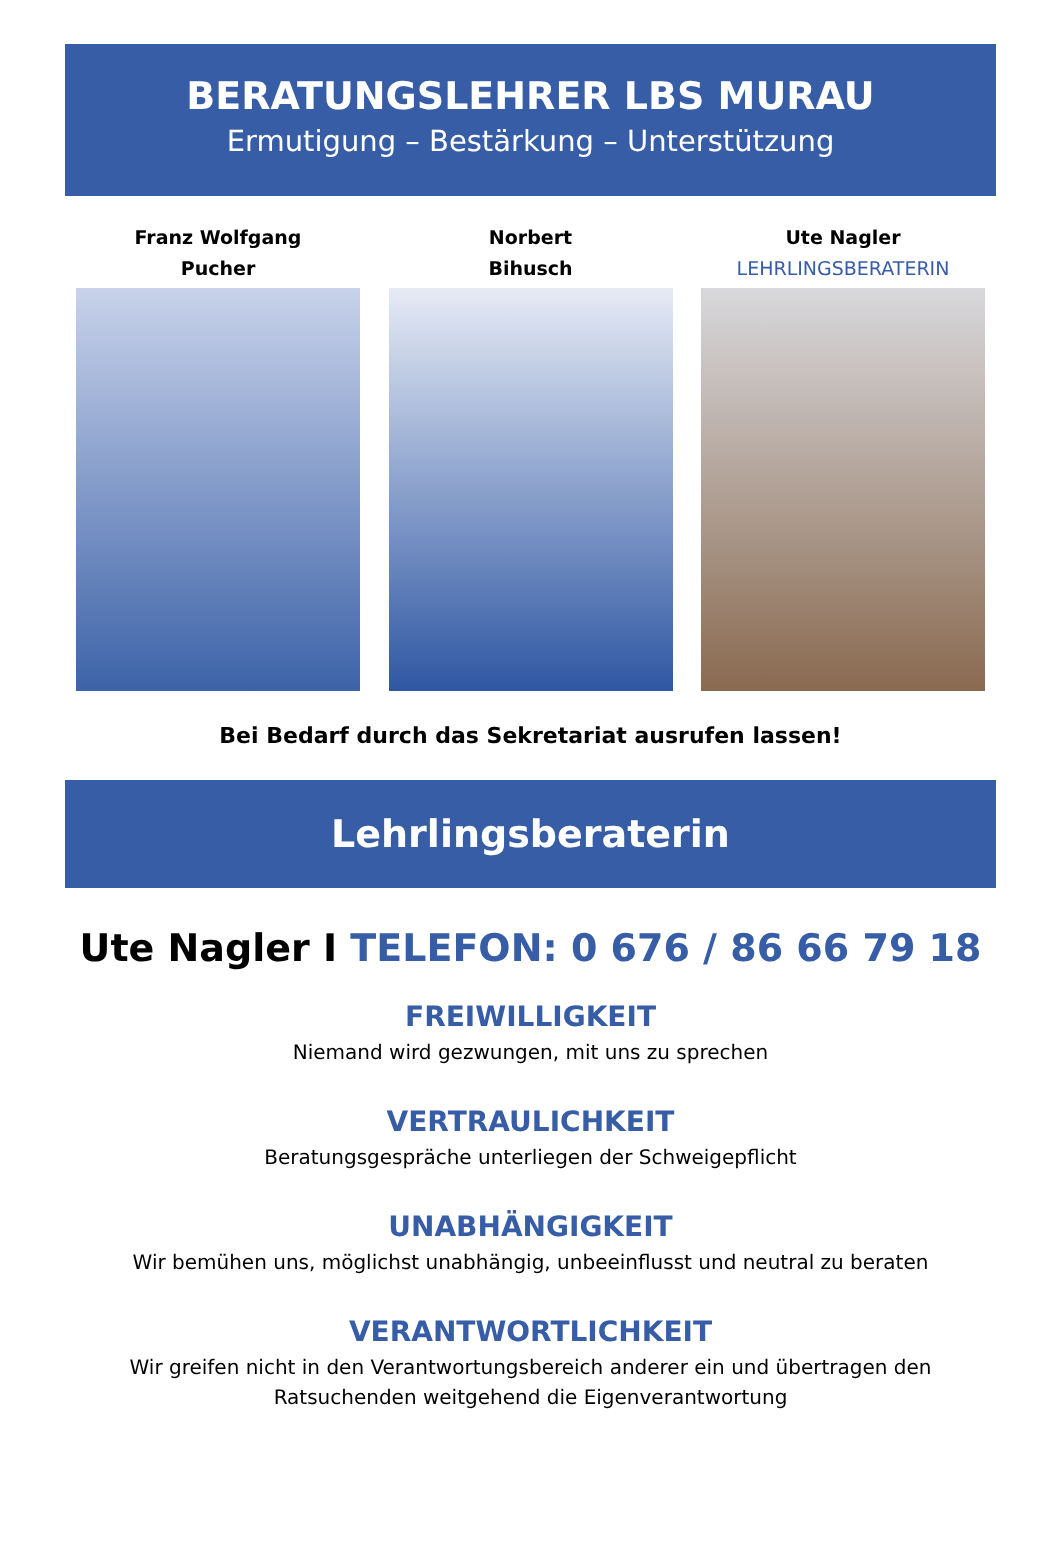BERATUNGSLEHRER LBS MURAU
Ermutigung – Bestärkung – Unterstützung
Franz Wolfgang
Pucher
Norbert
Bihusch
Ute Nagler
LEHRLINGSBERATERIN
Bei Bedarf durch das Sekretariat ausrufen lassen!
Lehrlingsberaterin
Ute Nagler I TELEFON: 0 676 / 86 66 79 18
FREIWILLIGKEIT
Niemand wird gezwungen, mit uns zu sprechen
VERTRAULICHKEIT
Beratungsgespräche unterliegen der Schweigepflicht
UNABHÄNGIGKEIT
Wir bemühen uns, möglichst unabhängig, unbeeinflusst und neutral zu beraten
VERANTWORTLICHKEIT
Wir greifen nicht in den Verantwortungsbereich anderer ein und übertragen den
Ratsuchenden weitgehend die Eigenverantwortung